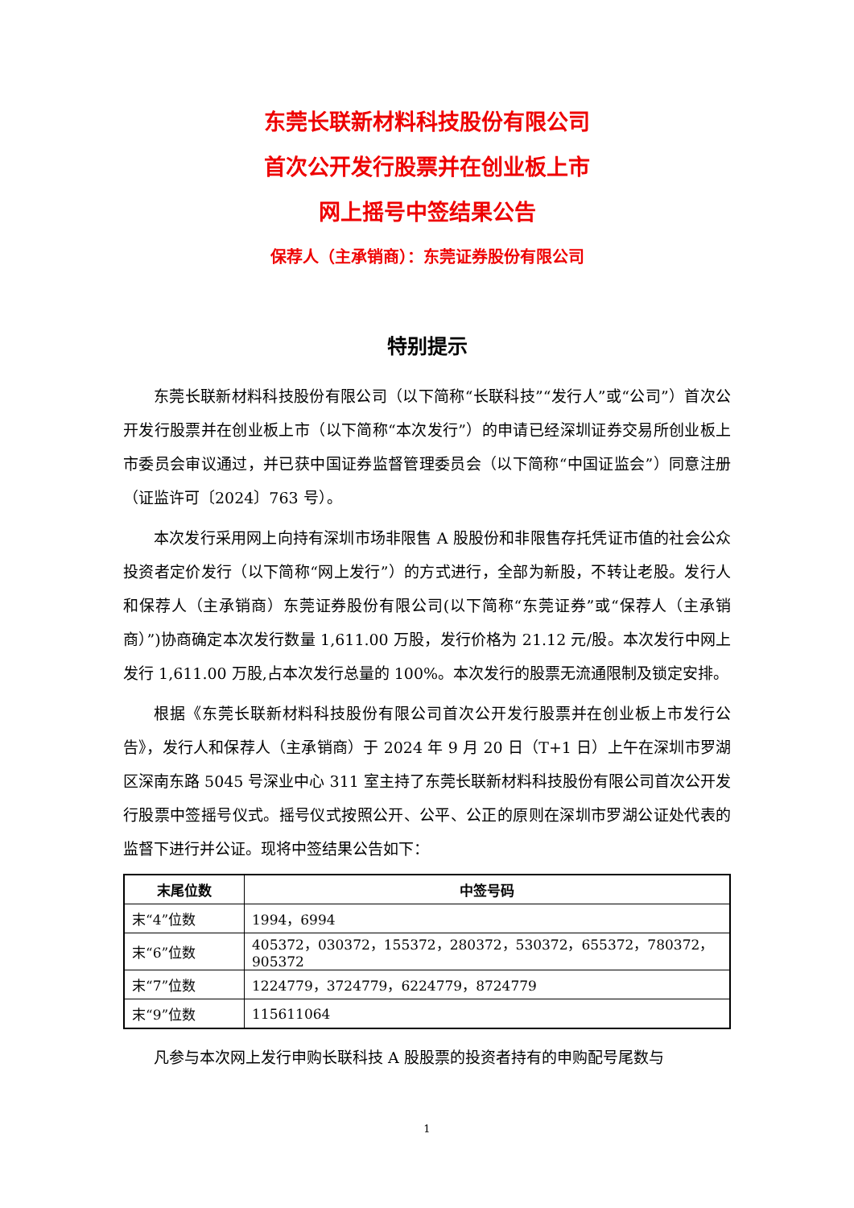东莞长联新材料科技股份有限公司
首次公开发行股票并在创业板上市
网上摇号中签结果公告
保荐人（主承销商）：东莞证券股份有限公司
特别提示
东莞长联新材料科技股份有限公司（以下简称“长联科技”“发行人”或“公司”）首次公开发行股票并在创业板上市（以下简称“本次发行”）的申请已经深圳证券交易所创业板上市委员会审议通过，并已获中国证券监督管理委员会（以下简称“中国证监会”）同意注册（证监许可〔2024〕763 号）。
本次发行采用网上向持有深圳市场非限售 A 股股份和非限售存托凭证市值的社会公众投资者定价发行（以下简称“网上发行”）的方式进行，全部为新股，不转让老股。发行人和保荐人（主承销商）东莞证券股份有限公司(以下简称“东莞证券”或“保荐人（主承销商）”)协商确定本次发行数量 1,611.00 万股，发行价格为 21.12 元/股。本次发行中网上发行 1,611.00 万股,占本次发行总量的 100%。本次发行的股票无流通限制及锁定安排。
根据《东莞长联新材料科技股份有限公司首次公开发行股票并在创业板上市发行公告》，发行人和保荐人（主承销商）于 2024 年 9 月 20 日（T+1 日）上午在深圳市罗湖区深南东路 5045 号深业中心 311 室主持了东莞长联新材料科技股份有限公司首次公开发行股票中签摇号仪式。摇号仪式按照公开、公平、公正的原则在深圳市罗湖公证处代表的监督下进行并公证。现将中签结果公告如下：
| 末尾位数 | 中签号码 |
| --- | --- |
| 末“4”位数 | 1994，6994 |
| 末“6”位数 | 405372，030372，155372，280372，530372，655372，780372，905372 |
| 末“7”位数 | 1224779，3724779，6224779，8724779 |
| 末“9”位数 | 115611064 |
凡参与本次网上发行申购长联科技 A 股股票的投资者持有的申购配号尾数与
1